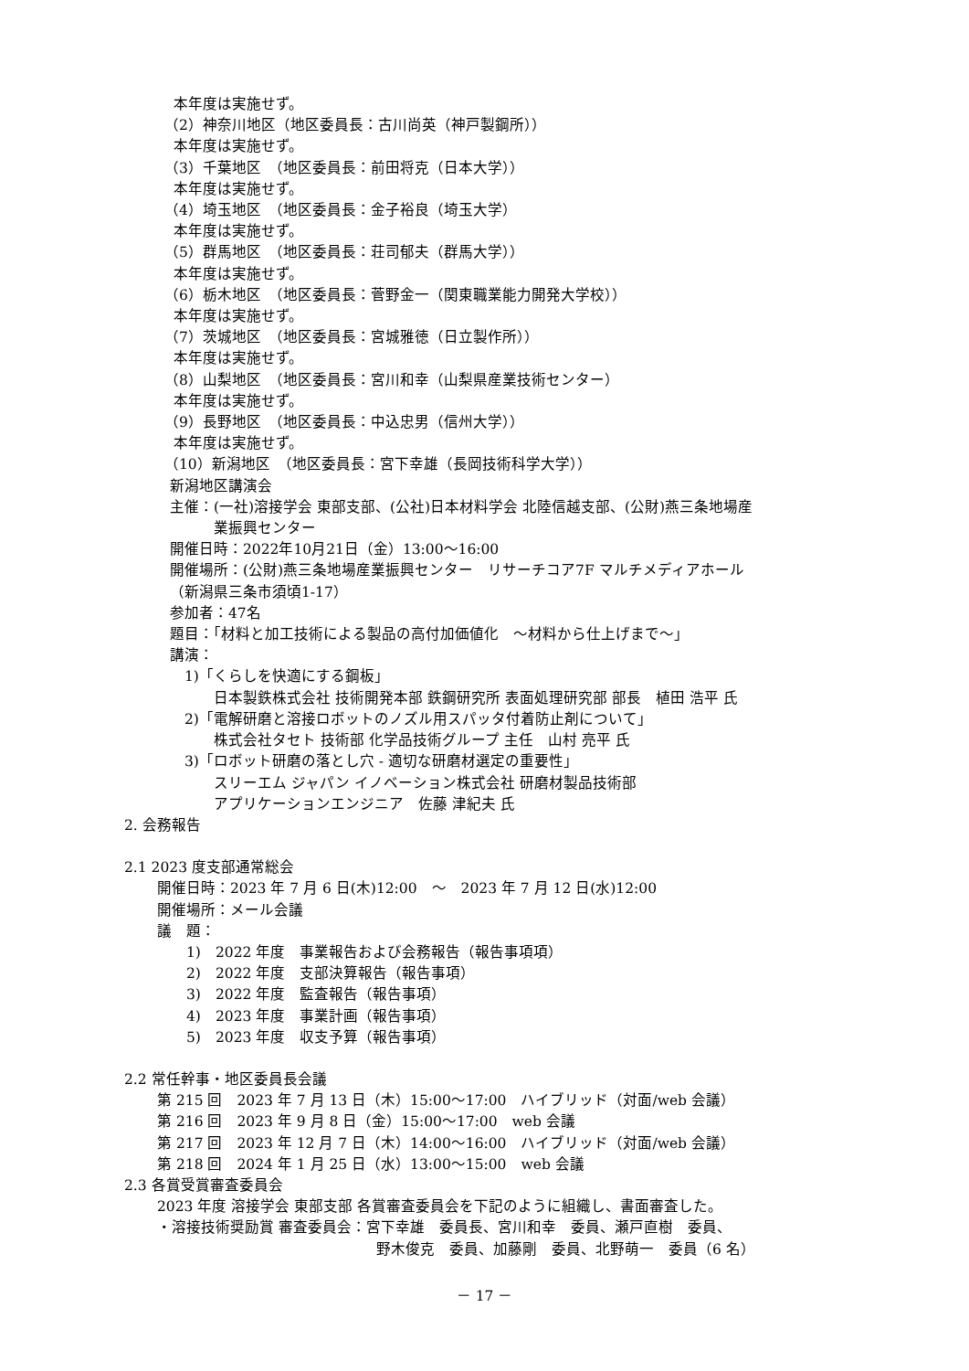本年度は実施せず。
（2）神奈川地区（地区委員長：古川尚英（神戸製鋼所））
本年度は実施せず。
（3）千葉地区　（地区委員長：前田将克（日本大学））
本年度は実施せず。
（4）埼玉地区　（地区委員長：金子裕良（埼玉大学）
本年度は実施せず。
（5）群馬地区　（地区委員長：荘司郁夫（群馬大学））
本年度は実施せず。
（6）栃木地区　（地区委員長：菅野金一（関東職業能力開発大学校））
本年度は実施せず。
（7）茨城地区　（地区委員長：宮城雅徳（日立製作所））
本年度は実施せず。
（8）山梨地区　（地区委員長：宮川和幸（山梨県産業技術センター）
本年度は実施せず。
（9）長野地区　（地区委員長：中込忠男（信州大学））
本年度は実施せず。
（10）新潟地区　（地区委員長：宮下幸雄（長岡技術科学大学））
新潟地区講演会
主催：(一社)溶接学会 東部支部、(公社)日本材料学会 北陸信越支部、(公財)燕三条地場産
　　　業振興センター
開催日時：2022年10月21日（金）13:00～16:00
開催場所：(公財)燕三条地場産業振興センター　リサーチコア7F マルチメディアホール
（新潟県三条市須頃1-17）
参加者：47名
題目：「材料と加工技術による製品の高付加価値化　～材料から仕上げまで～」
講演：
　1)「くらしを快適にする鋼板」
　　　日本製鉄株式会社 技術開発本部 鉄鋼研究所 表面処理研究部 部長　植田 浩平 氏
　2)「電解研磨と溶接ロボットのノズル用スパッタ付着防止剤について」
　　　株式会社タセト 技術部 化学品技術グループ 主任　山村 亮平 氏
　3)「ロボット研磨の落とし穴 - 適切な研磨材選定の重要性」
　　　スリーエム ジャパン イノベーション株式会社 研磨材製品技術部
　　　アプリケーションエンジニア　佐藤 津紀夫 氏
2. 会務報告
2.1 2023 度支部通常総会
開催日時：2023 年 7 月 6 日(木)12:00　～　2023 年 7 月 12 日(水)12:00
開催場所：メール会議
議　題：
　　1)　2022 年度　事業報告および会務報告（報告事項項）
　　2)　2022 年度　支部決算報告（報告事項）
　　3)　2022 年度　監査報告（報告事項）
　　4)　2023 年度　事業計画（報告事項）
　　5)　2023 年度　収支予算（報告事項）
2.2 常任幹事・地区委員長会議
第 215 回　2023 年 7 月 13 日（木）15:00～17:00　ハイブリッド（対面/web 会議）
第 216 回　2023 年 9 月 8 日（金）15:00～17:00　web 会議
第 217 回　2023 年 12 月 7 日（木）14:00～16:00　ハイブリッド（対面/web 会議）
第 218 回　2024 年 1 月 25 日（水）13:00～15:00　web 会議
2.3 各賞受賞審査委員会
2023 年度 溶接学会 東部支部 各賞審査委員会を下記のように組織し、書面審査した。
・溶接技術奨励賞 審査委員会：宮下幸雄　委員長、宮川和幸　委員、瀬戸直樹　委員、
　　　　　　　　　　　　　　　野木俊克　委員、加藤剛　委員、北野萌一　委員（6 名）
－ 17 －